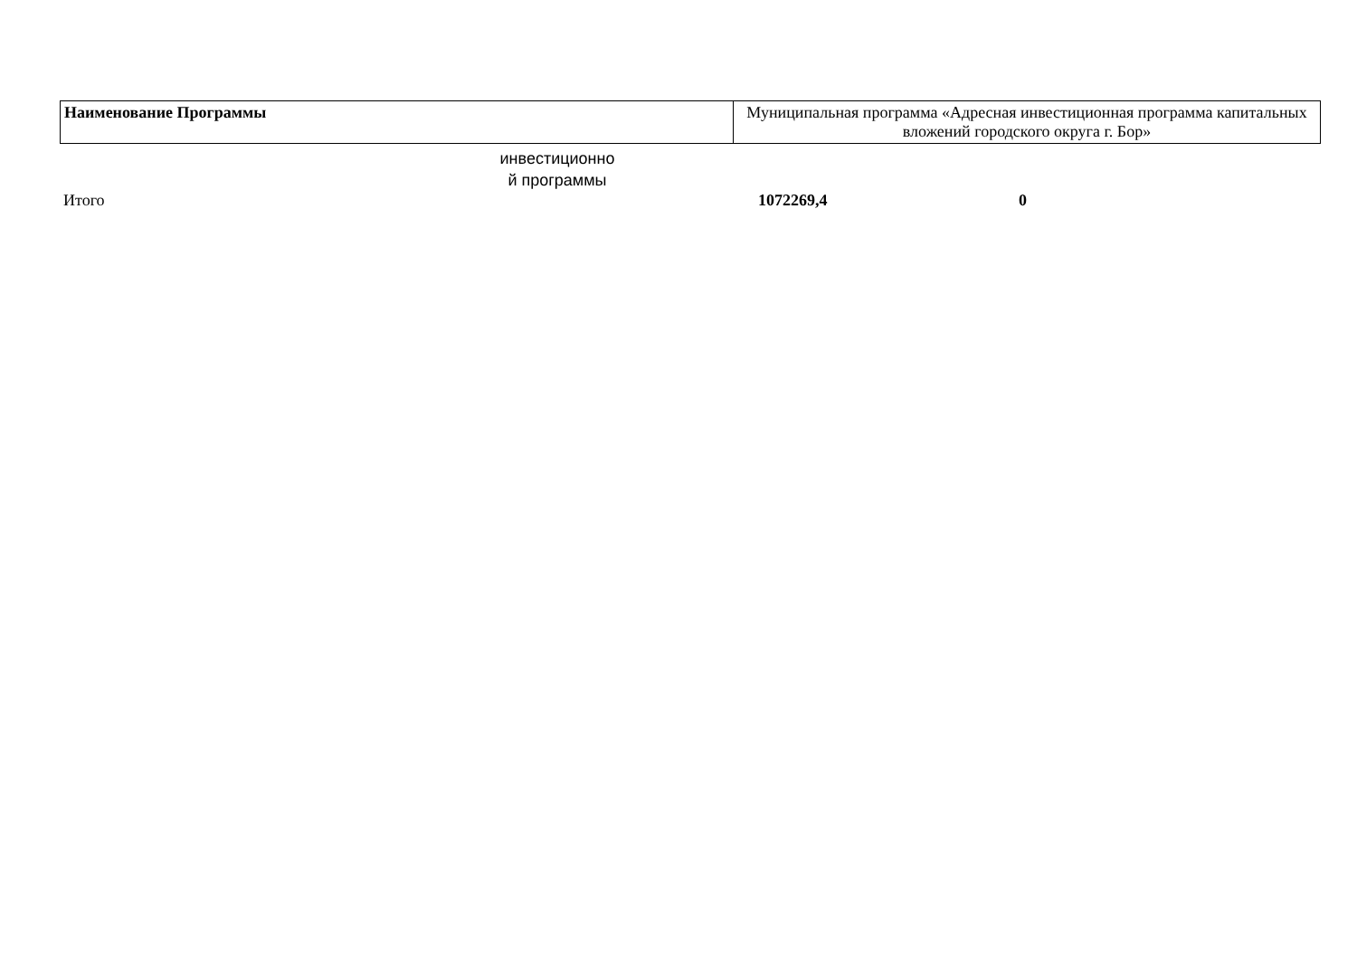| Наименование Программы | Муниципальная программа «Адресная инвестиционная программа капитальных вложений городского округа г. Бор» |
инвестиционно
й программы
| Итого | 1072269,4 | 0 |